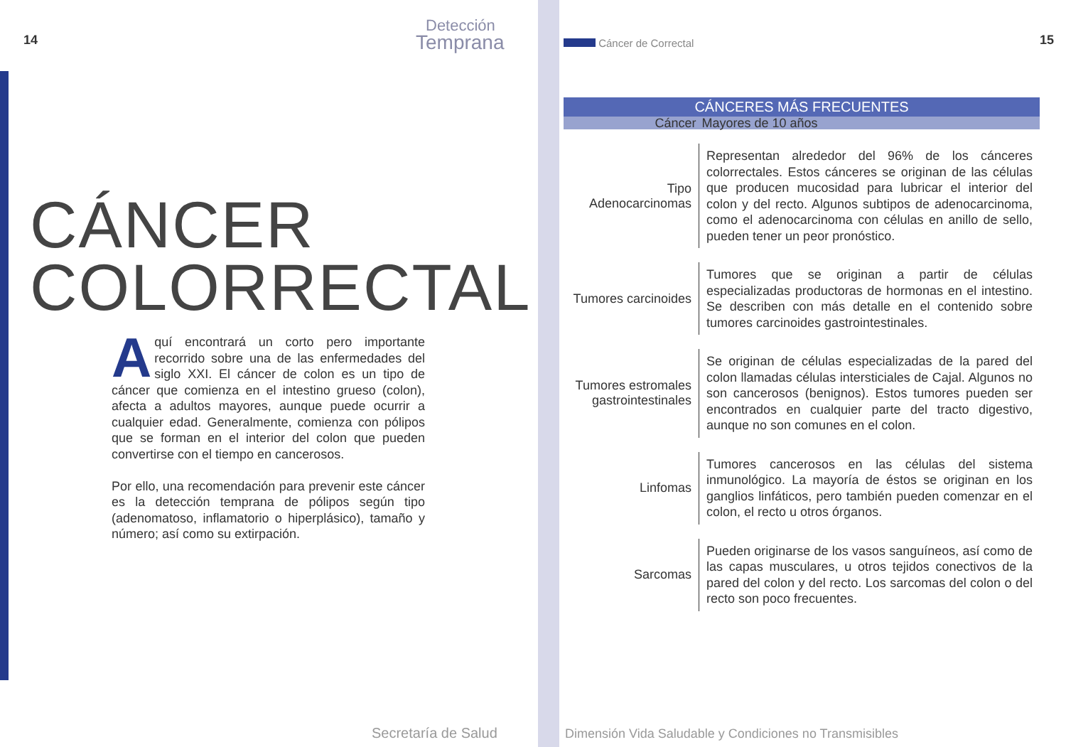14
Detección
Temprana
CÁNCER
COLORRECTAL
Aquí encontrará un corto pero importante recorrido sobre una de las enfermedades del siglo XXI. El cáncer de colon es un tipo de cáncer que comienza en el intestino grueso (colon), afecta a adultos mayores, aunque puede ocurrir a cualquier edad. Generalmente, comienza con pólipos que se forman en el interior del colon que pueden convertirse con el tiempo en cancerosos.
Por ello, una recomendación para prevenir este cáncer es la detección temprana de pólipos según tipo (adenomatoso, inflamatorio o hiperplásico), tamaño y número; así como su extirpación.
Secretaría de Salud
Cáncer de Correctal 15
| CÁNCERES MÁS FRECUENTES | |
| --- | --- |
| Cáncer | Mayores de 10 años |
| Tipo Adenocarcinomas | Representan alrededor del 96% de los cánceres colorrectales. Estos cánceres se originan de las células que producen mucosidad para lubricar el interior del colon y del recto. Algunos subtipos de adenocarcinoma, como el adenocarcinoma con células en anillo de sello, pueden tener un peor pronóstico. |
| Tumores carcinoides | Tumores que se originan a partir de células especializadas productoras de hormonas en el intestino. Se describen con más detalle en el contenido sobre tumores carcinoides gastrointestinales. |
| Tumores estromales gastrointestinales | Se originan de células especializadas de la pared del colon llamadas células intersticiales de Cajal. Algunos no son cancerosos (benignos). Estos tumores pueden ser encontrados en cualquier parte del tracto digestivo, aunque no son comunes en el colon. |
| Linfomas | Tumores cancerosos en las células del sistema inmunológico. La mayoría de éstos se originan en los ganglios linfáticos, pero también pueden comenzar en el colon, el recto u otros órganos. |
| Sarcomas | Pueden originarse de los vasos sanguíneos, así como de las capas musculares, u otros tejidos conectivos de la pared del colon y del recto. Los sarcomas del colon o del recto son poco frecuentes. |
Dimensión Vida Saludable y Condiciones no Transmisibles